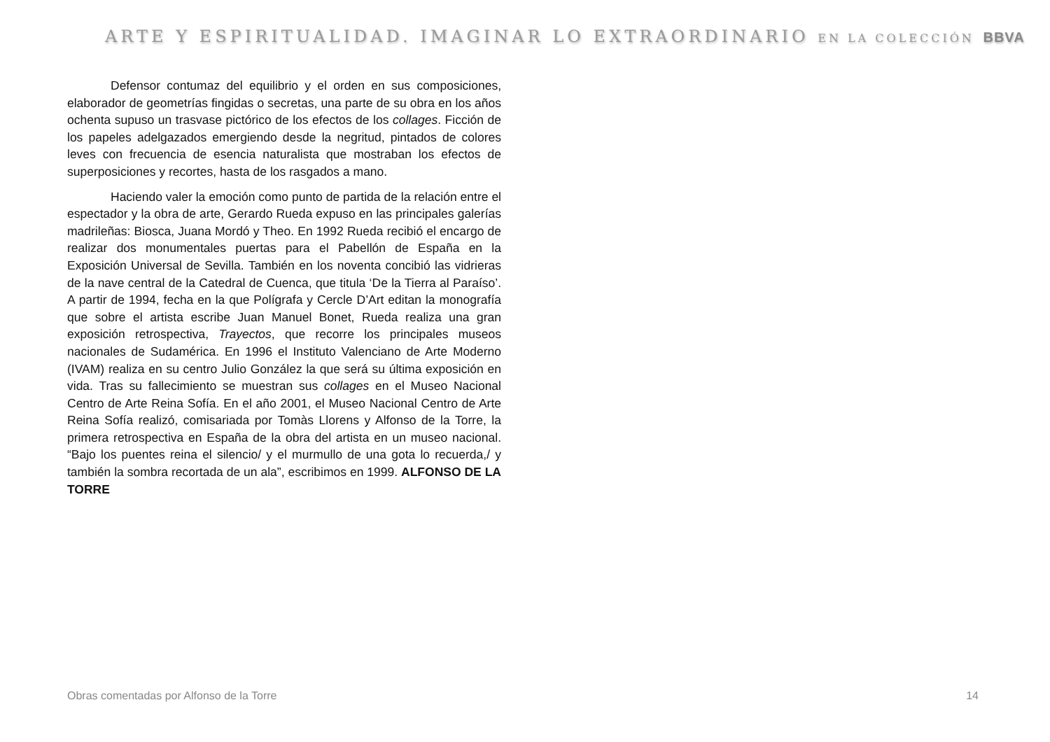ARTE Y ESPIRITUALIDAD. IMAGINAR LO EXTRAORDINARIO EN LA COLECCIÓN BBVA
Defensor contumaz del equilibrio y el orden en sus composiciones, elaborador de geometrías fingidas o secretas, una parte de su obra en los años ochenta supuso un trasvase pictórico de los efectos de los collages. Ficción de los papeles adelgazados emergiendo desde la negritud, pintados de colores leves con frecuencia de esencia naturalista que mostraban los efectos de superposiciones y recortes, hasta de los rasgados a mano.
Haciendo valer la emoción como punto de partida de la relación entre el espectador y la obra de arte, Gerardo Rueda expuso en las principales galerías madrileñas: Biosca, Juana Mordó y Theo. En 1992 Rueda recibió el encargo de realizar dos monumentales puertas para el Pabellón de España en la Exposición Universal de Sevilla. También en los noventa concibió las vidrieras de la nave central de la Catedral de Cuenca, que titula ‘De la Tierra al Paraíso’. A partir de 1994, fecha en la que Polígrafa y Cercle D’Art editan la monografía que sobre el artista escribe Juan Manuel Bonet, Rueda realiza una gran exposición retrospectiva, Trayectos, que recorre los principales museos nacionales de Sudamérica. En 1996 el Instituto Valenciano de Arte Moderno (IVAM) realiza en su centro Julio González la que será su última exposición en vida. Tras su fallecimiento se muestran sus collages en el Museo Nacional Centro de Arte Reina Sofía. En el año 2001, el Museo Nacional Centro de Arte Reina Sofía realizó, comisariada por Tomàs Llorens y Alfonso de la Torre, la primera retrospectiva en España de la obra del artista en un museo nacional. “Bajo los puentes reina el silencio/ y el murmullo de una gota lo recuerda,/ y también la sombra recortada de un ala”, escribimos en 1999. ALFONSO DE LA TORRE
Obras comentadas por Alfonso de la Torre 14